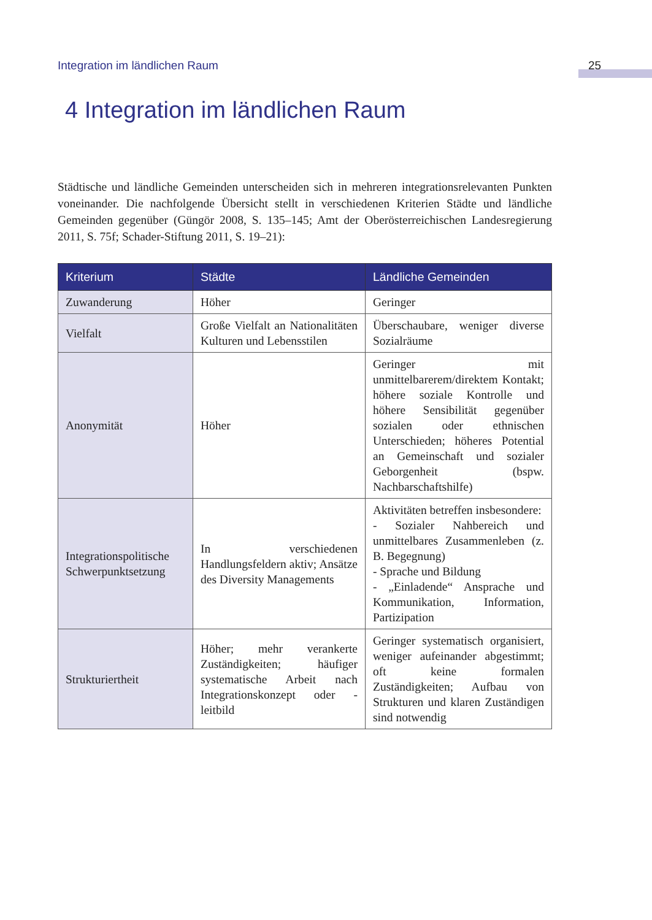Integration im ländlichen Raum 25
4 Integration im ländlichen Raum
Städtische und ländliche Gemeinden unterscheiden sich in mehreren integrationsrelevanten Punkten voneinander. Die nachfolgende Übersicht stellt in verschiedenen Kriterien Städte und ländliche Gemeinden gegenüber (Güngör 2008, S. 135–145; Amt der Oberösterreichischen Landesregierung 2011, S. 75f; Schader-Stiftung 2011, S. 19–21):
| Kriterium | Städte | Ländliche Gemeinden |
| --- | --- | --- |
| Zuwanderung | Höher | Geringer |
| Vielfalt | Große Vielfalt an Nationalitäten Kulturen und Lebensstilen | Überschaubare, weniger diverse Sozialräume |
| Anonymität | Höher | Geringer mit unmittelbarerem/direktem Kontakt; höhere soziale Kontrolle und höhere Sensibilität gegenüber sozialen oder ethnischen Unterschieden; höheres Potential an Gemeinschaft und sozialer Geborgenheit (bspw. Nachbarschaftshilfe) |
| Integrationspolitische Schwerpunktsetzung | In verschiedenen Handlungsfeldern aktiv; Ansätze des Diversity Managements | Aktivitäten betreffen insbesondere: - Sozialer Nahbereich und unmittelbares Zusammenleben (z. B. Begegnung) - Sprache und Bildung - „Einladende“ Ansprache und Kommunikation, Information, Partizipation |
| Strukturiertheit | Höher; mehr verankerte Zuständigkeiten; häufiger systematische Arbeit nach Integrationskonzept oder -leitbild | Geringer systematisch organisiert, weniger aufeinander abgestimmt; oft keine formalen Zuständigkeiten; Aufbau von Strukturen und klaren Zuständigen sind notwendig |